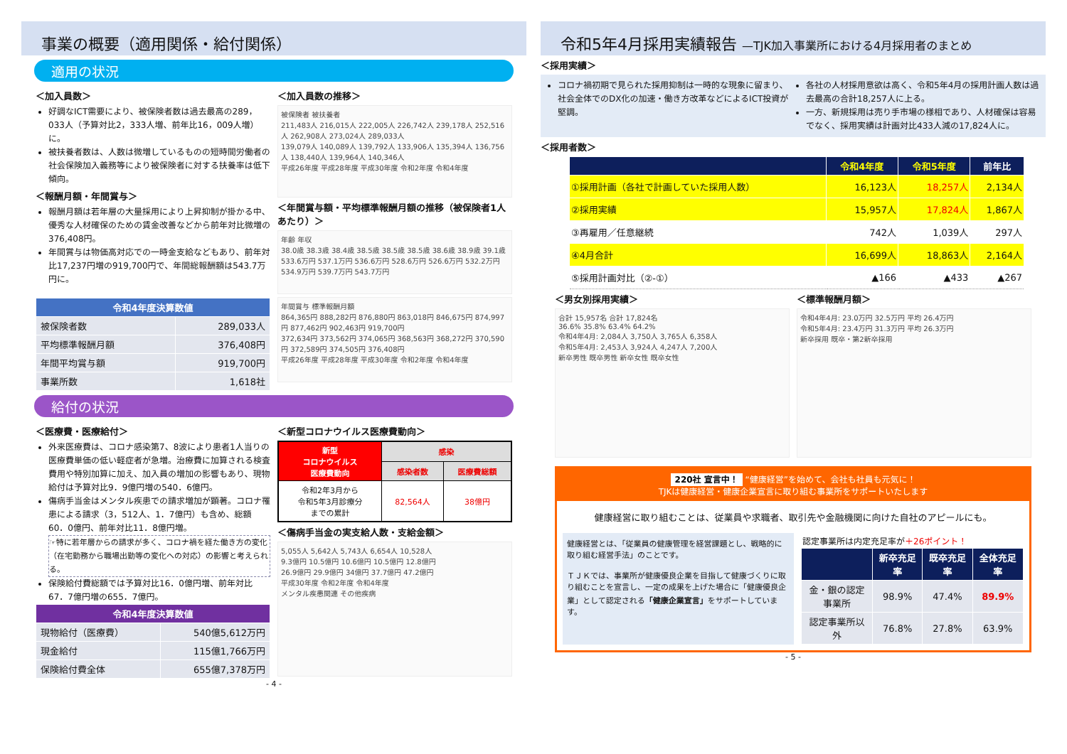事業の概要（適用関係・給付関係）
適用の状況
＜加入員数＞
好調なICT需要により、被保険者数は過去最高の289，033人（予算対比2，333人増、前年比16，009人増）に。
被扶養者数は、人数は微増しているものの短時間労働者の社会保険加入義務等により被保険者に対する扶養率は低下傾向。
＜報酬月額・年間賞与＞
報酬月額は若年層の大量採用により上昇抑制が掛かる中、優秀な人材確保のための賃金改善などから前年対比微増の376,408円。
年間賞与は物価高対応での一時金支給などもあり、前年対比17,237円増の919,700円で、年間総報酬額は543.7万円に。
| 令和4年度決算数値 | |
| --- | --- |
| 被保険者数 | 289,033人 |
| 平均標準報酬月額 | 376,408円 |
| 年間平均賞与額 | 919,700円 |
| 事業所数 | 1,618社 |
＜加入員数の推移＞
被保険者 被扶養者
211,483人 216,015人 222,005人 226,742人 239,178人 252,516人 262,908人 273,024人 289,033人
139,079人 140,089人 139,792人 133,906人 135,394人 136,756人 138,440人 139,964人 140,346人
平成26年度 平成28年度 平成30年度 令和2年度 令和4年度
＜年間賞与額・平均標準報酬月額の推移（被保険者1人あたり）＞
年齢 年収
38.0歳 38.3歳 38.4歳 38.5歳 38.5歳 38.5歳 38.6歳 38.9歳 39.1歳
533.6万円 537.1万円 536.6万円 528.6万円 526.6万円 532.2万円 534.9万円 539.7万円 543.7万円
年間賞与 標準報酬月額
864,365円 888,282円 876,880円 863,018円 846,675円 874,997円 877,462円 902,463円 919,700円
372,634円 373,562円 374,065円 368,563円 368,272円 370,590円 372,589円 374,505円 376,408円
平成26年度 平成28年度 平成30年度 令和2年度 令和4年度
給付の状況
＜医療費・医療給付＞
外来医療費は、コロナ感染第7、8波により患者1人当りの医療費単価の低い軽症者が急増。治療費に加算される検査費用や特別加算に加え、加入員の増加の影響もあり、現物給付は予算対比9．9億円増の540．6億円。
傷病手当金はメンタル疾患での請求増加が顕著。コロナ罹患による請求（3，512人、1．7億円）も含め、総額60．0億円、前年対比11．8億円増。
☞特に若年層からの請求が多く、コロナ禍を経た働き方の変化（在宅勤務から職場出勤等の変化への対応）の影響と考えられる。
保険給付費総額では予算対比16．0億円増、前年対比67．7億円増の655．7億円。
| 令和4年度決算数値 | |
| --- | --- |
| 現物給付（医療費） | 540億5,612万円 |
| 現金給付 | 115億1,766万円 |
| 保険給付費全体 | 655億7,378万円 |
＜新型コロナウイルス医療費動向＞
| 新型 コロナウイルス 医療費動向 | 感染 | |
| --- | --- | --- |
| | 感染者数 | 医療費総額 |
| 令和2年3月から 令和5年3月診療分 までの累計 | 82,564人 | 38億円 |
＜傷病手当金の実支給人数・支給金額＞
5,055人 5,642人 5,743人 6,654人 10,528人
9.3億円 10.5億円 10.6億円 10.5億円 12.8億円
26.9億円 29.9億円 34億円 37.7億円 47.2億円
平成30年度 令和2年度 令和4年度
メンタル疾患関連 その他疾病
- 4 -
令和5年4月採用実績報告 —TJK加入事業所における4月採用者のまとめ
＜採用実績＞
コロナ禍初期で見られた採用抑制は一時的な現象に留まり、社会全体でのDX化の加速・働き方改革などによるICT投資が堅調。
各社の人材採用意欲は高く、令和5年4月の採用計画人数は過去最高の合計18,257人に上る。
一方、新規採用は売り手市場の様相であり、人材確保は容易でなく、採用実績は計画対比433人減の17,824人に。
＜採用者数＞
| | 令和4年度 | 令和5年度 | 前年比 |
| --- | --- | --- | --- |
| ①採用計画（各社で計画していた採用人数） | 16,123人 | 18,257人 | 2,134人 |
| ②採用実績 | 15,957人 | 17,824人 | 1,867人 |
| ③再雇用／任意継続 | 742人 | 1,039人 | 297人 |
| ④4月合計 | 16,699人 | 18,863人 | 2,164人 |
| ⑤採用計画対比（②-①） | ▲166 | ▲433 | ▲267 |
＜男女別採用実績＞
合計 15,957名 合計 17,824名
36.6% 35.8% 63.4% 64.2%
令和4年4月: 2,084人 3,750人 3,765人 6,358人
令和5年4月: 2,453人 3,924人 4,247人 7,200人
新卒男性 既卒男性 新卒女性 既卒女性
＜標準報酬月額＞
令和4年4月: 23.0万円 32.5万円 平均 26.4万円
令和5年4月: 23.4万円 31.3万円 平均 26.3万円
新卒採用 既卒・第2新卒採用
220社 宣言中！ “健康経営”を始めて、会社も社員も元気に！
TJKは健康経営・健康企業宣言に取り組む事業所をサポートいたします
健康経営に取り組むことは、従業員や求職者、取引先や金融機関に向けた自社のアピールにも。
健康経営とは、「従業員の健康管理を経営課題とし、戦略的に取り組む経営手法」のことです。
ＴＪＫでは、事業所が健康優良企業を目指して健康づくりに取り組むことを宣言し、一定の成果を上げた場合に「健康優良企業」として認定される「健康企業宣言」をサポートしています。
認定事業所は内定充足率が＋26ポイント！
| | 新卒充足率 | 既卒充足率 | 全体充足率 |
| --- | --- | --- | --- |
| 金・銀の認定事業所 | 98.9% | 47.4% | 89.9% |
| 認定事業所以外 | 76.8% | 27.8% | 63.9% |
- 5 -